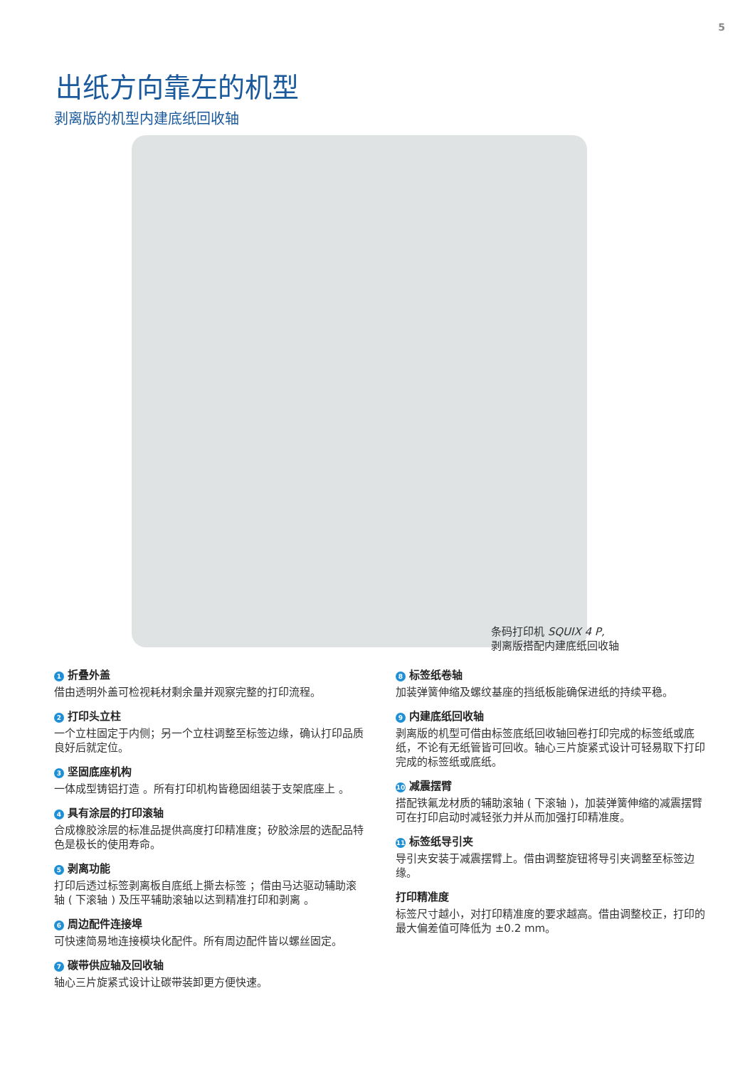5
出纸方向靠左的机型
剥离版的机型内建底纸回收轴
条码打印机 SQUIX 4 P,
剥离版搭配内建底纸回收轴
1 折叠外盖
借由透明外盖可检视耗材剩余量并观察完整的打印流程。
2 打印头立柱
一个立柱固定于内侧；另一个立柱调整至标签边缘，确认打印品质良好后就定位。
3 坚固底座机构
一体成型铸铝打造 。所有打印机构皆稳固组装于支架底座上 。
4 具有涂层的打印滚轴
合成橡胶涂层的标准品提供高度打印精准度；矽胶涂层的选配品特色是极长的使用寿命。
5 剥离功能
打印后透过标签剥离板自底纸上撕去标签 ；借由马达驱动辅助滚轴 ( 下滚轴 ) 及压平辅助滚轴以达到精准打印和剥离 。
6 周边配件连接埠
可快速简易地连接模块化配件。所有周边配件皆以螺丝固定。
7 碳带供应轴及回收轴
轴心三片旋紧式设计让碳带装卸更方便快速。
8 标签纸卷轴
加装弹簧伸缩及螺纹基座的挡纸板能确保进纸的持续平稳。
9 内建底纸回收轴
剥离版的机型可借由标签底纸回收轴回卷打印完成的标签纸或底纸，不论有无纸管皆可回收。轴心三片旋紧式设计可轻易取下打印完成的标签纸或底纸。
10 减震摆臂
搭配铁氟龙材质的辅助滚轴 ( 下滚轴 )，加装弹簧伸缩的减震摆臂可在打印启动时减轻张力并从而加强打印精准度。
11 标签纸导引夹
导引夹安装于减震摆臂上。借由调整旋钮将导引夹调整至标签边缘。
打印精准度
标签尺寸越小，对打印精准度的要求越高。借由调整校正，打印的最大偏差值可降低为 ±0.2 mm。